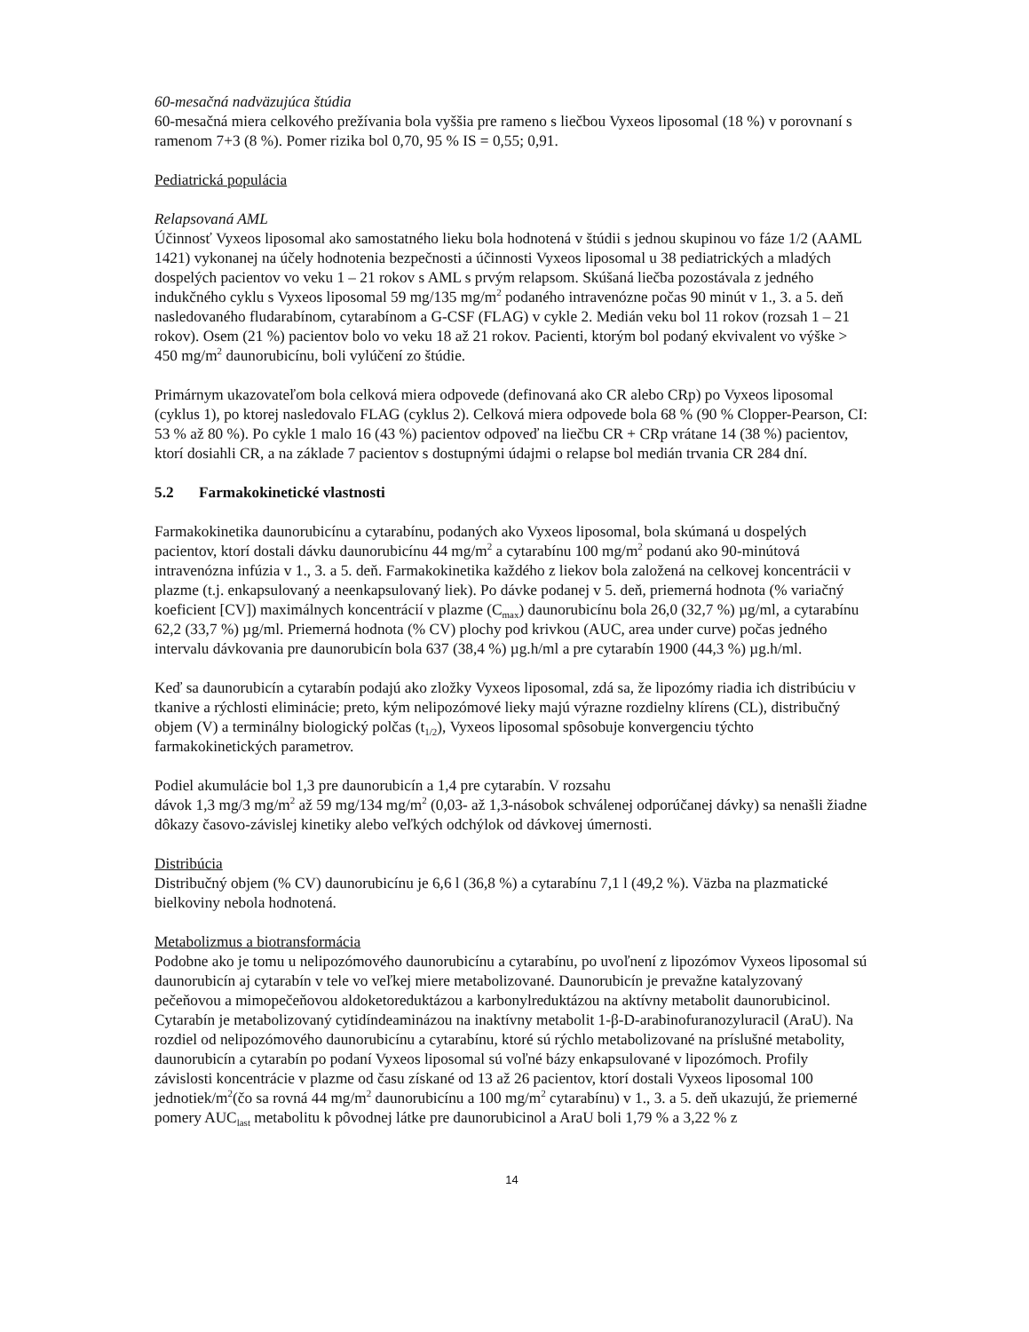60-mesačná nadväzujúca štúdia
60-mesačná miera celkového prežívania bola vyššia pre rameno s liečbou Vyxeos liposomal (18 %) v porovnaní s ramenom 7+3 (8 %). Pomer rizika bol 0,70, 95 % IS = 0,55; 0,91.
Pediatrická populácia
Relapsovaná AML
Účinnosť Vyxeos liposomal ako samostatného lieku bola hodnotená v štúdii s jednou skupinou vo fáze 1/2 (AAML 1421) vykonanej na účely hodnotenia bezpečnosti a účinnosti Vyxeos liposomal u 38 pediatrických a mladých dospelých pacientov vo veku 1 – 21 rokov s AML s prvým relapsom. Skúšaná liečba pozostávala z jedného indukčného cyklu s Vyxeos liposomal 59 mg/135 mg/m<sup>2</sup> podaného intravenózne počas 90 minút v 1., 3. a 5. deň nasledovaného fludarabínom, cytarabínom a G-CSF (FLAG) v cykle 2. Medián veku bol 11 rokov (rozsah 1 – 21 rokov). Osem (21 %) pacientov bolo vo veku 18 až 21 rokov. Pacienti, ktorým bol podaný ekvivalent vo výške > 450 mg/m<sup>2</sup> daunorubicínu, boli vylúčení zo štúdie.
Primárnym ukazovateľom bola celková miera odpovede (definovaná ako CR alebo CRp) po Vyxeos liposomal (cyklus 1), po ktorej nasledovalo FLAG (cyklus 2). Celková miera odpovede bola 68 % (90 % Clopper-Pearson, CI: 53 % až 80 %). Po cykle 1 malo 16 (43 %) pacientov odpoveď na liečbu CR + CRp vrátane 14 (38 %) pacientov, ktorí dosiahli CR, a na základe 7 pacientov s dostupnými údajmi o relapse bol medián trvania CR 284 dní.
5.2 Farmakokinetické vlastnosti
Farmakokinetika daunorubicínu a cytarabínu, podaných ako Vyxeos liposomal, bola skúmaná u dospelých pacientov, ktorí dostali dávku daunorubicínu 44 mg/m<sup>2</sup> a cytarabínu 100 mg/m<sup>2</sup> podanú ako 90-minútová intravenózna infúzia v 1., 3. a 5. deň. Farmakokinetika každého z liekov bola založená na celkovej koncentrácii v plazme (t.j. enkapsulovaný a neenkapsulovaný liek). Po dávke podanej v 5. deň, priemerná hodnota (% variačný koeficient [CV]) maximálnych koncentrácií v plazme (C<sub>max</sub>) daunorubicínu bola 26,0 (32,7 %) µg/ml, a cytarabínu 62,2 (33,7 %) µg/ml. Priemerná hodnota (% CV) plochy pod krivkou (AUC, area under curve) počas jedného intervalu dávkovania pre daunorubicín bola 637 (38,4 %) µg.h/ml a pre cytarabín 1900 (44,3 %) µg.h/ml.
Keď sa daunorubicín a cytarabín podajú ako zložky Vyxeos liposomal, zdá sa, že lipozómy riadia ich distribúciu v tkanive a rýchlosti eliminácie; preto, kým nelipozómové lieky majú výrazne rozdielny klírens (CL), distribučný objem (V) a terminálny biologický polčas (t<sub>1/2</sub>), Vyxeos liposomal spôsobuje konvergenciu týchto farmakokinetických parametrov.
Podiel akumulácie bol 1,3 pre daunorubicín a 1,4 pre cytarabín. V rozsahu
dávok 1,3 mg/3 mg/m<sup>2</sup> až 59 mg/134 mg/m<sup>2</sup> (0,03- až 1,3-násobok schválenej odporúčanej dávky) sa nenašli žiadne dôkazy časovo-závislej kinetiky alebo veľkých odchýlok od dávkovej úmernosti.
Distribúcia
Distribučný objem (% CV) daunorubicínu je 6,6 l (36,8 %) a cytarabínu 7,1 l (49,2 %). Väzba na plazmatické bielkoviny nebola hodnotená.
Metabolizmus a biotransformácia
Podobne ako je tomu u nelipozómového daunorubicínu a cytarabínu, po uvoľnení z lipozómov Vyxeos liposomal sú daunorubicín aj cytarabín v tele vo veľkej miere metabolizované. Daunorubicín je prevažne katalyzovaný pečeňovou a mimopečeňovou aldoketoreduktázou a karbonylreduktázou na aktívny metabolit daunorubicinol. Cytarabín je metabolizovaný cytidíndeaminázou na inaktívny metabolit 1-β-D-arabinofuranozyluracil (AraU). Na rozdiel od nelipozómového daunorubicínu a cytarabínu, ktoré sú rýchlo metabolizované na príslušné metabolity, daunorubicín a cytarabín po podaní Vyxeos liposomal sú voľné bázy enkapsulované v lipozómoch. Profily závislosti koncentrácie v plazme od času získané od 13 až 26 pacientov, ktorí dostali Vyxeos liposomal 100 jednotiek/m<sup>2</sup>(čo sa rovná 44 mg/m<sup>2</sup> daunorubicínu a 100 mg/m<sup>2</sup> cytarabínu) v 1., 3. a 5. deň ukazujú, že priemerné pomery AUC<sub>last</sub> metabolitu k pôvodnej látke pre daunorubicinol a AraU boli 1,79 % a 3,22 % z
14